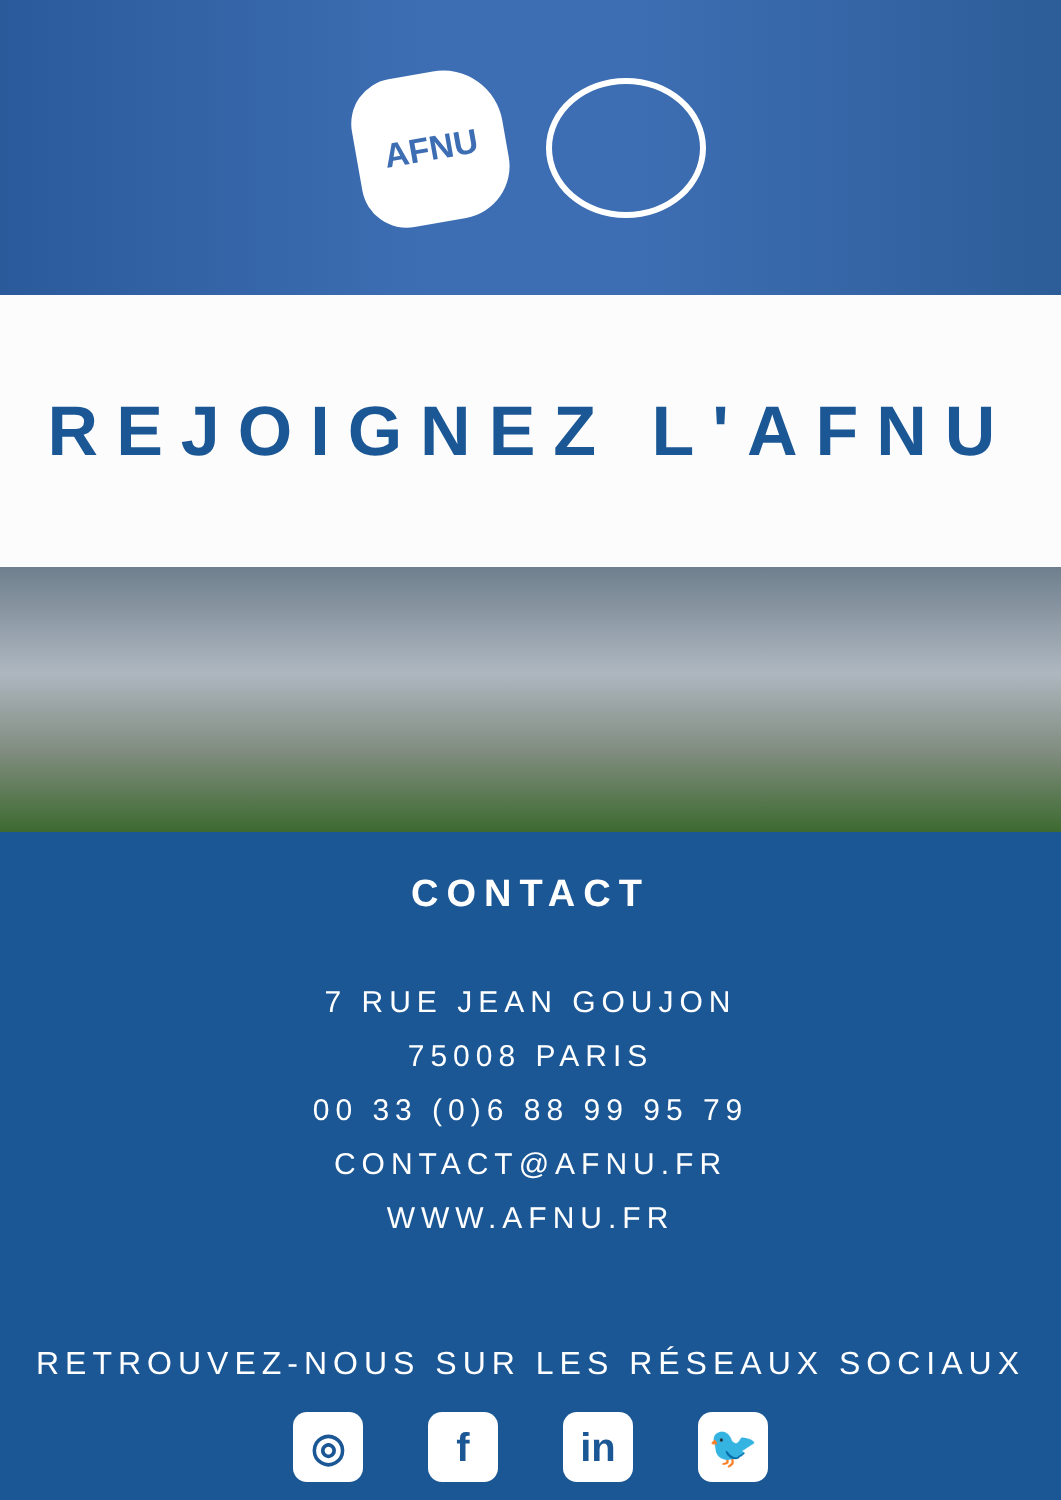AFNU
REJOIGNEZ L'AFNU
CONTACT
7 RUE JEAN GOUJON
75008 PARIS
00 33 (0)6 88 99 95 79
CONTACT@AFNU.FR
WWW.AFNU.FR
RETROUVEZ-NOUS SUR LES RÉSEAUX SOCIAUX
◎ f in 🐦